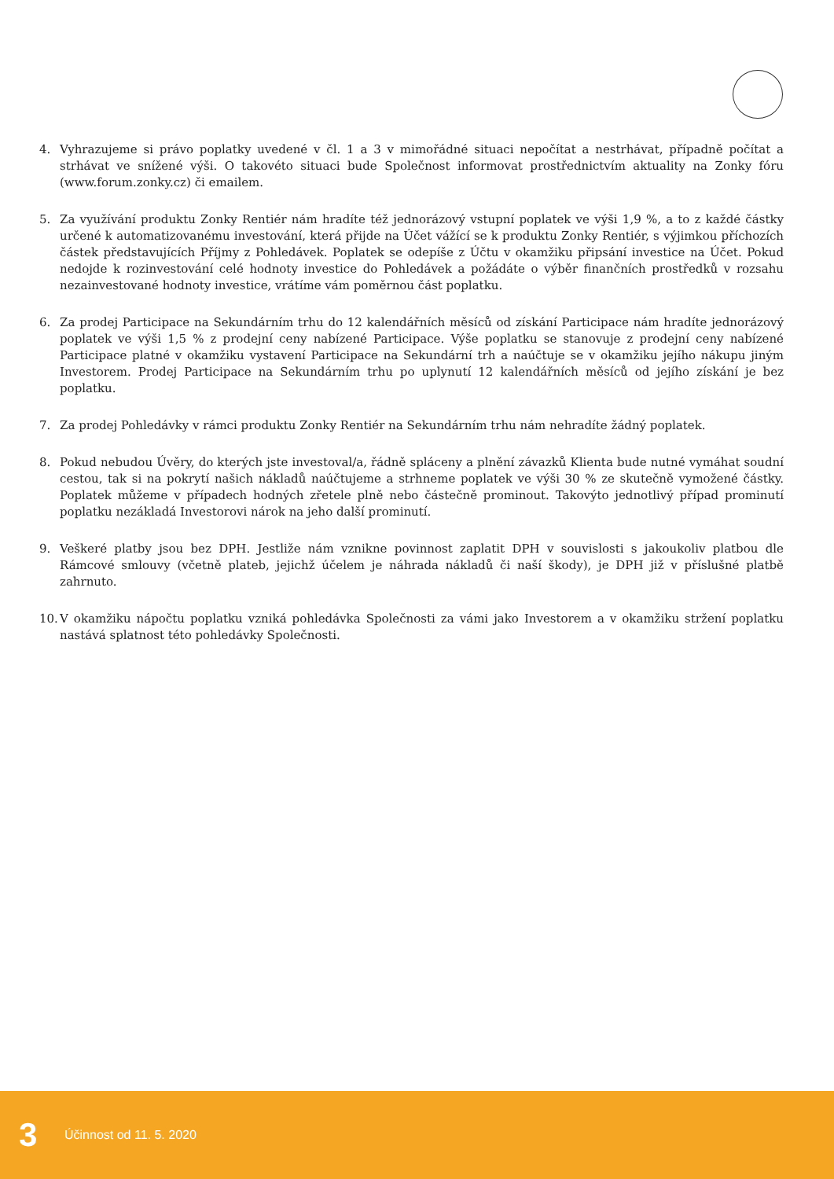4. Vyhrazujeme si právo poplatky uvedené v čl. 1 a 3 v mimořádné situaci nepočítat a nestrhávat, případně počítat a strhávat ve snížené výši. O takovéto situaci bude Společnost informovat prostřednictvím aktuality na Zonky fóru (www.forum.zonky.cz) či emailem.
5. Za využívání produktu Zonky Rentiér nám hradíte též jednorázový vstupní poplatek ve výši 1,9 %, a to z každé částky určené k automatizovanému investování, která přijde na Účet vážící se k produktu Zonky Rentiér, s výjimkou příchozích částek představujících Příjmy z Pohledávek. Poplatek se odepíše z Účtu v okamžiku připsání investice na Účet. Pokud nedojde k rozinvestování celé hodnoty investice do Pohledávek a požádáte o výběr finančních prostředků v rozsahu nezainvestované hodnoty investice, vrátíme vám poměrnou část poplatku.
6. Za prodej Participace na Sekundárním trhu do 12 kalendářních měsíců od získání Participace nám hradíte jednorázový poplatek ve výši 1,5 % z prodejní ceny nabízené Participace. Výše poplatku se stanovuje z prodejní ceny nabízené Participace platné v okamžiku vystavení Participace na Sekundární trh a naúčtuje se v okamžiku jejího nákupu jiným Investorem. Prodej Participace na Sekundárním trhu po uplynutí 12 kalendářních měsíců od jejího získání je bez poplatku.
7. Za prodej Pohledávky v rámci produktu Zonky Rentiér na Sekundárním trhu nám nehradíte žádný poplatek.
8. Pokud nebudou Úvěry, do kterých jste investoval/a, řádně spláceny a plnění závazků Klienta bude nutné vymáhat soudní cestou, tak si na pokrytí našich nákladů naúčtujeme a strhneme poplatek ve výši 30 % ze skutečně vymožené částky. Poplatek můžeme v případech hodných zřetele plně nebo částečně prominout. Takovýto jednotlivý případ prominutí poplatku nezákladá Investorovi nárok na jeho další prominutí.
9. Veškeré platby jsou bez DPH. Jestliže nám vznikne povinnost zaplatit DPH v souvislosti s jakoukoliv platbou dle Rámcové smlouvy (včetně plateb, jejichž účelem je náhrada nákladů či naší škody), je DPH již v příslušné platbě zahrnuto.
10.
V okamžiku nápočtu poplatku vzniká pohledávka Společnosti za vámi jako Investorem a v okamžiku stržení poplatku nastává splatnost této pohledávky Společnosti.
3
Účinnost od 11. 5. 2020